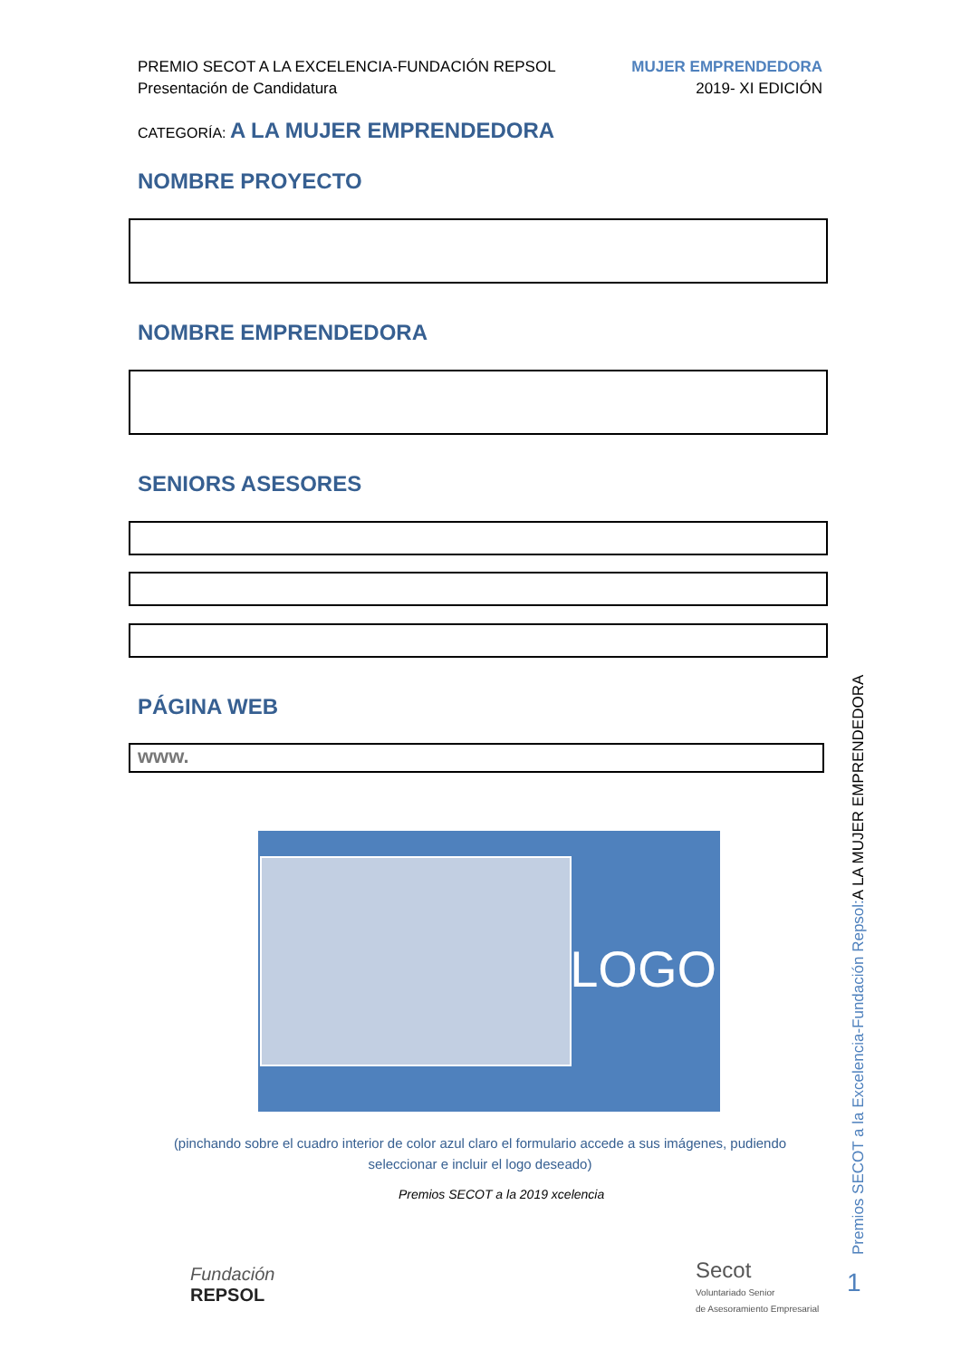PREMIO SECOT A LA EXCELENCIA-FUNDACIÓN REPSOL
Presentación de Candidatura
MUJER EMPRENDEDORA
2019- XI EDICIÓN
CATEGORÍA: A LA MUJER EMPRENDEDORA
NOMBRE PROYECTO
NOMBRE EMPRENDEDORA
SENIORS ASESORES
PÁGINA WEB
www.
LOGO
(pinchando sobre el cuadro interior de color azul claro el formulario accede a sus imágenes, pudiendo seleccionar e incluir el logo deseado)
Fundación
REPSOL
Premios SECOT a la 2019 xcelencia
Secot
Voluntariado Senior
de Asesoramiento Empresarial
Premios SECOT a la Excelencia-Fundación Repsol:A LA MUJER EMPRENDEDORA
1